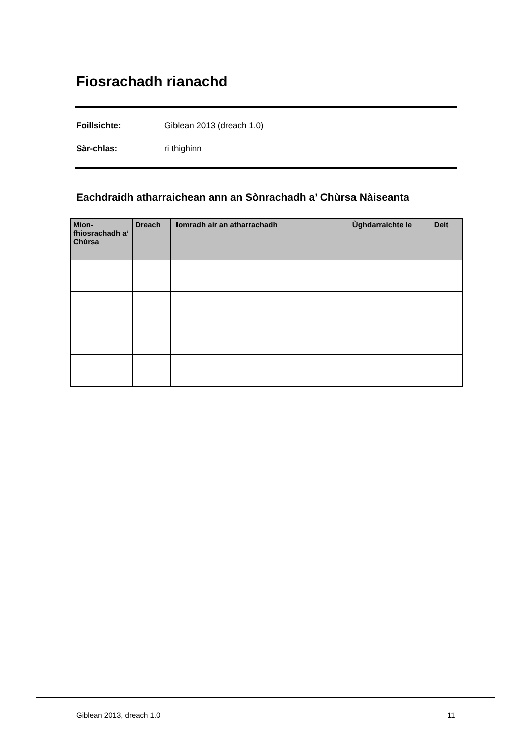Fiosrachadh rianachd
Foillsichte: Giblean 2013 (dreach 1.0)
Sàr-chlas: ri thighinn
Eachdraidh atharraichean ann an Sònrachadh a’ Chùrsa Nàiseanta
| Mion-fhiosrachadh a’ Chùrsa | Dreach | Iomradh air an atharrachadh | Ùghdarraichte le | Deit |
| --- | --- | --- | --- | --- |
Giblean 2013, dreach 1.0 11